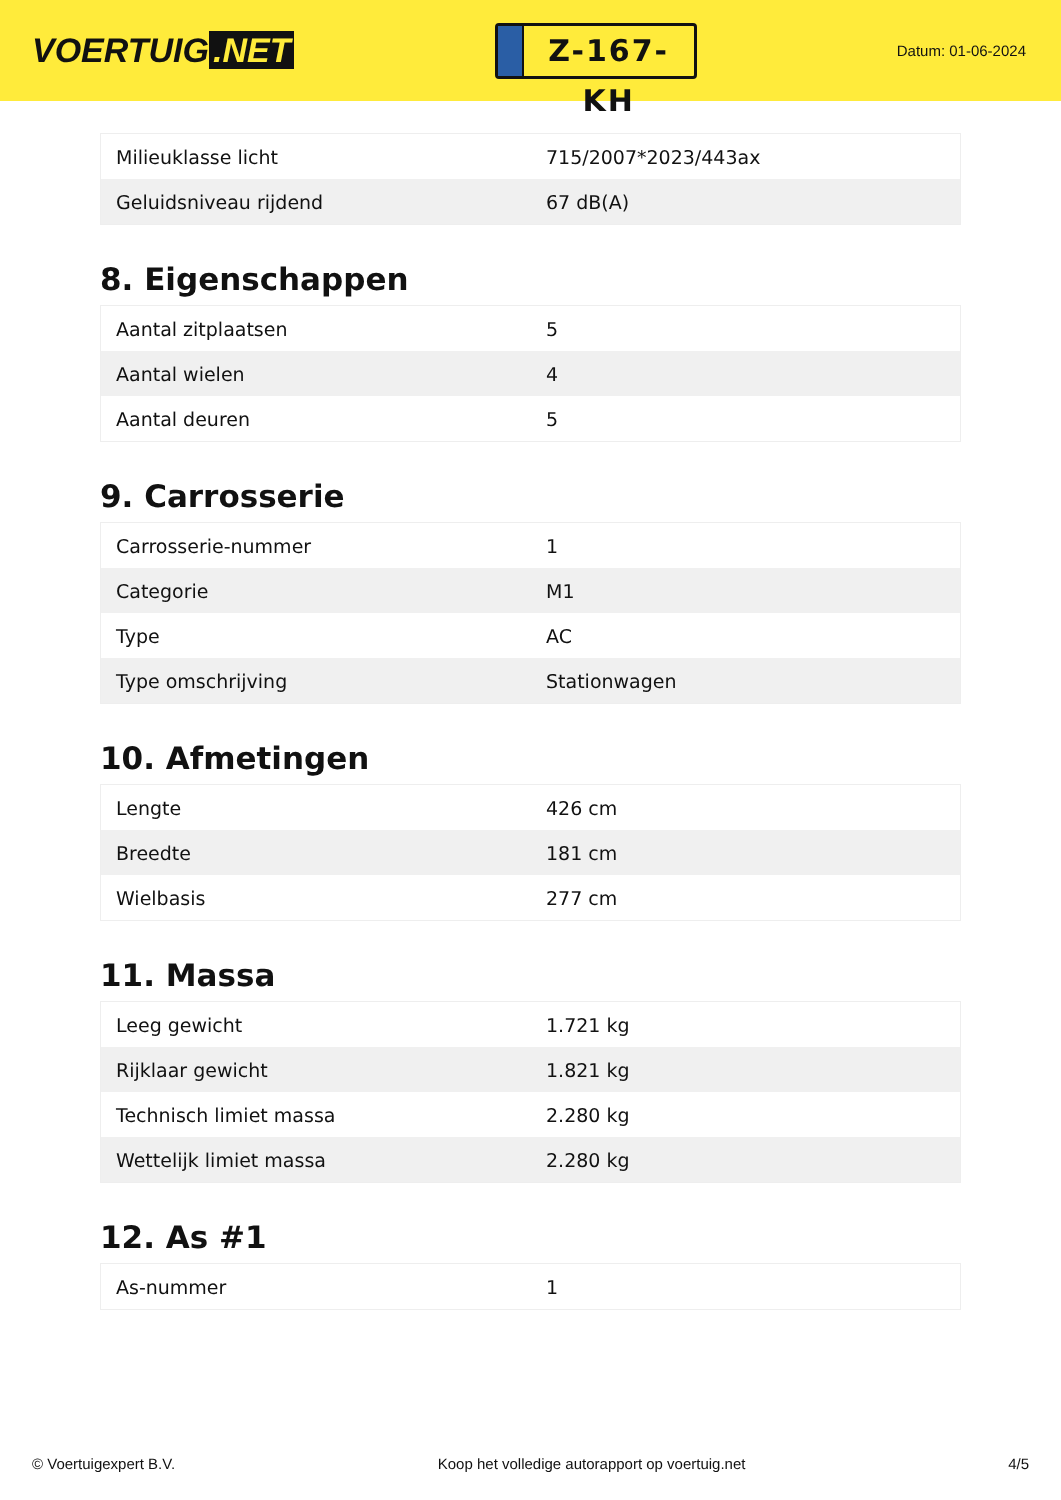VOERTUIG.NET
Z-167-KH
Datum: 01-06-2024
| Milieuklasse licht | 715/2007*2023/443ax |
| Geluidsniveau rijdend | 67 dB(A) |
8. Eigenschappen
| Aantal zitplaatsen | 5 |
| Aantal wielen | 4 |
| Aantal deuren | 5 |
9. Carrosserie
| Carrosserie-nummer | 1 |
| Categorie | M1 |
| Type | AC |
| Type omschrijving | Stationwagen |
10. Afmetingen
| Lengte | 426 cm |
| Breedte | 181 cm |
| Wielbasis | 277 cm |
11. Massa
| Leeg gewicht | 1.721 kg |
| Rijklaar gewicht | 1.821 kg |
| Technisch limiet massa | 2.280 kg |
| Wettelijk limiet massa | 2.280 kg |
12. As #1
| As-nummer | 1 |
© Voertuigexpert B.V. Koop het volledige autorapport op voertuig.net 4/5